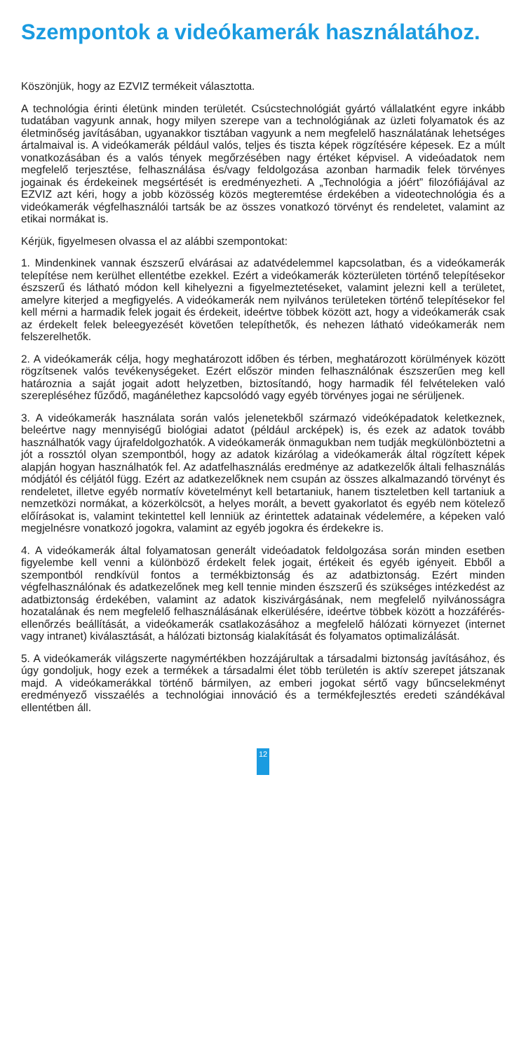Szempontok a videókamerák használatához.
Köszönjük, hogy az EZVIZ termékeit választotta.
A technológia érinti életünk minden területét. Csúcstechnológiát gyártó vállalatként egyre inkább tudatában vagyunk annak, hogy milyen szerepe van a technológiának az üzleti folyamatok és az életminőség javításában, ugyanakkor tisztában vagyunk a nem megfelelő használatának lehetséges ártalmaival is. A videókamerák például valós, teljes és tiszta képek rögzítésére képesek. Ez a múlt vonatkozásában és a valós tények megőrzésében nagy értéket képvisel. A videóadatok nem megfelelő terjesztése, felhasználása és/vagy feldolgozása azonban harmadik felek törvényes jogainak és érdekeinek megsértését is eredményezheti. A „Technológia a jóért” filozófiájával az EZVIZ azt kéri, hogy a jobb közösség közös megteremtése érdekében a videotechnológia és a videókamerák végfelhasználói tartsák be az összes vonatkozó törvényt és rendeletet, valamint az etikai normákat is.
Kérjük, figyelmesen olvassa el az alábbi szempontokat:
1. Mindenkinek vannak észszerű elvárásai az adatvédelemmel kapcsolatban, és a videókamerák telepítése nem kerülhet ellentétbe ezekkel. Ezért a videókamerák közterületen történő telepítésekor észszerű és látható módon kell kihelyezni a figyelmeztetéseket, valamint jelezni kell a területet, amelyre kiterjed a megfigyelés. A videókamerák nem nyilvános területeken történő telepítésekor fel kell mérni a harmadik felek jogait és érdekeit, ideértve többek között azt, hogy a videókamerák csak az érdekelt felek beleegyezését követően telepíthetők, és nehezen látható videókamerák nem felszerelhetők.
2. A videókamerák célja, hogy meghatározott időben és térben, meghatározott körülmények között rögzítsenek valós tevékenységeket. Ezért először minden felhasználónak észszerűen meg kell határoznia a saját jogait adott helyzetben, biztosítandó, hogy harmadik fél felvételeken való szerepléséhez fűződő, magánélethez kapcsolódó vagy egyéb törvényes jogai ne sérüljenek.
3. A videókamerák használata során valós jelenetekből származó videóképadatok keletkeznek, beleértve nagy mennyiségű biológiai adatot (például arcképek) is, és ezek az adatok tovább használhatók vagy újrafeldolgozhatók. A videókamerák önmagukban nem tudják megkülönböztetni a jót a rossztól olyan szempontból, hogy az adatok kizárólag a videókamerák által rögzített képek alapján hogyan használhatók fel. Az adatfelhasználás eredménye az adatkezelők általi felhasználás módjától és céljától függ. Ezért az adatkezelőknek nem csupán az összes alkalmazandó törvényt és rendeletet, illetve egyéb normatív követelményt kell betartaniuk, hanem tiszteletben kell tartaniuk a nemzetközi normákat, a közerkölcsöt, a helyes morált, a bevett gyakorlatot és egyéb nem kötelező előírásokat is, valamint tekintettel kell lenniük az érintettek adatainak védelemére, a képeken való megjelnésre vonatkozó jogokra, valamint az egyéb jogokra és érdekekre is.
4. A videókamerák által folyamatosan generált videóadatok feldolgozása során minden esetben figyelembe kell venni a különböző érdekelt felek jogait, értékeit és egyéb igényeit. Ebből a szempontból rendkívül fontos a termékbiztonság és az adatbiztonság. Ezért minden végfelhasználónak és adatkezelőnek meg kell tennie minden észszerű és szükséges intézkedést az adatbiztonság érdekében, valamint az adatok kiszivárgásának, nem megfelelő nyilvánosságra hozatalának és nem megfelelő felhasználásának elkerülésére, ideértve többek között a hozzáférés-ellenőrzés beállítását, a videókamerák csatlakozásához a megfelelő hálózati környezet (internet vagy intranet) kiválasztását, a hálózati biztonság kialakítását és folyamatos optimalizálását.
5. A videókamerák világszerte nagymértékben hozzájárultak a társadalmi biztonság javításához, és úgy gondoljuk, hogy ezek a termékek a társadalmi élet több területén is aktív szerepet játszanak majd. A videókamerákkal történő bármilyen, az emberi jogokat sértő vagy bűncselekményt eredményező visszaélés a technológiai innováció és a termékfejlesztés eredeti szándékával ellentétben áll.
12